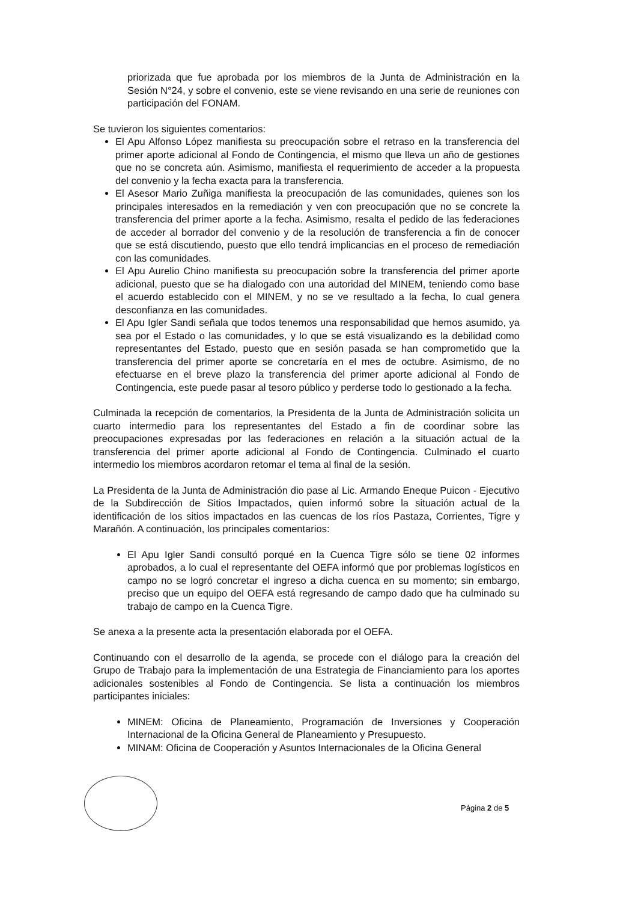priorizada que fue aprobada por los miembros de la Junta de Administración en la Sesión N°24, y sobre el convenio, este se viene revisando en una serie de reuniones con participación del FONAM.
Se tuvieron los siguientes comentarios:
El Apu Alfonso López manifiesta su preocupación sobre el retraso en la transferencia del primer aporte adicional al Fondo de Contingencia, el mismo que lleva un año de gestiones que no se concreta aún. Asimismo, manifiesta el requerimiento de acceder a la propuesta del convenio y la fecha exacta para la transferencia.
El Asesor Mario Zuñiga manifiesta la preocupación de las comunidades, quienes son los principales interesados en la remediación y ven con preocupación que no se concrete la transferencia del primer aporte a la fecha. Asimismo, resalta el pedido de las federaciones de acceder al borrador del convenio y de la resolución de transferencia a fin de conocer que se está discutiendo, puesto que ello tendrá implicancias en el proceso de remediación con las comunidades.
El Apu Aurelio Chino manifiesta su preocupación sobre la transferencia del primer aporte adicional, puesto que se ha dialogado con una autoridad del MINEM, teniendo como base el acuerdo establecido con el MINEM, y no se ve resultado a la fecha, lo cual genera desconfianza en las comunidades.
El Apu Igler Sandi señala que todos tenemos una responsabilidad que hemos asumido, ya sea por el Estado o las comunidades, y lo que se está visualizando es la debilidad como representantes del Estado, puesto que en sesión pasada se han comprometido que la transferencia del primer aporte se concretaría en el mes de octubre. Asimismo, de no efectuarse en el breve plazo la transferencia del primer aporte adicional al Fondo de Contingencia, este puede pasar al tesoro público y perderse todo lo gestionado a la fecha.
Culminada la recepción de comentarios, la Presidenta de la Junta de Administración solicita un cuarto intermedio para los representantes del Estado a fin de coordinar sobre las preocupaciones expresadas por las federaciones en relación a la situación actual de la transferencia del primer aporte adicional al Fondo de Contingencia. Culminado el cuarto intermedio los miembros acordaron retomar el tema al final de la sesión.
La Presidenta de la Junta de Administración dio pase al Lic. Armando Eneque Puicon - Ejecutivo de la Subdirección de Sitios Impactados, quien informó sobre la situación actual de la identificación de los sitios impactados en las cuencas de los ríos Pastaza, Corrientes, Tigre y Marañón. A continuación, los principales comentarios:
El Apu Igler Sandi consultó porqué en la Cuenca Tigre sólo se tiene 02 informes aprobados, a lo cual el representante del OEFA informó que por problemas logísticos en campo no se logró concretar el ingreso a dicha cuenca en su momento; sin embargo, preciso que un equipo del OEFA está regresando de campo dado que ha culminado su trabajo de campo en la Cuenca Tigre.
Se anexa a la presente acta la presentación elaborada por el OEFA.
Continuando con el desarrollo de la agenda, se procede con el diálogo para la creación del Grupo de Trabajo para la implementación de una Estrategia de Financiamiento para los aportes adicionales sostenibles al Fondo de Contingencia. Se lista a continuación los miembros participantes iniciales:
MINEM: Oficina de Planeamiento, Programación de Inversiones y Cooperación Internacional de la Oficina General de Planeamiento y Presupuesto.
MINAM: Oficina de Cooperación y Asuntos Internacionales de la Oficina General
Página 2 de 5